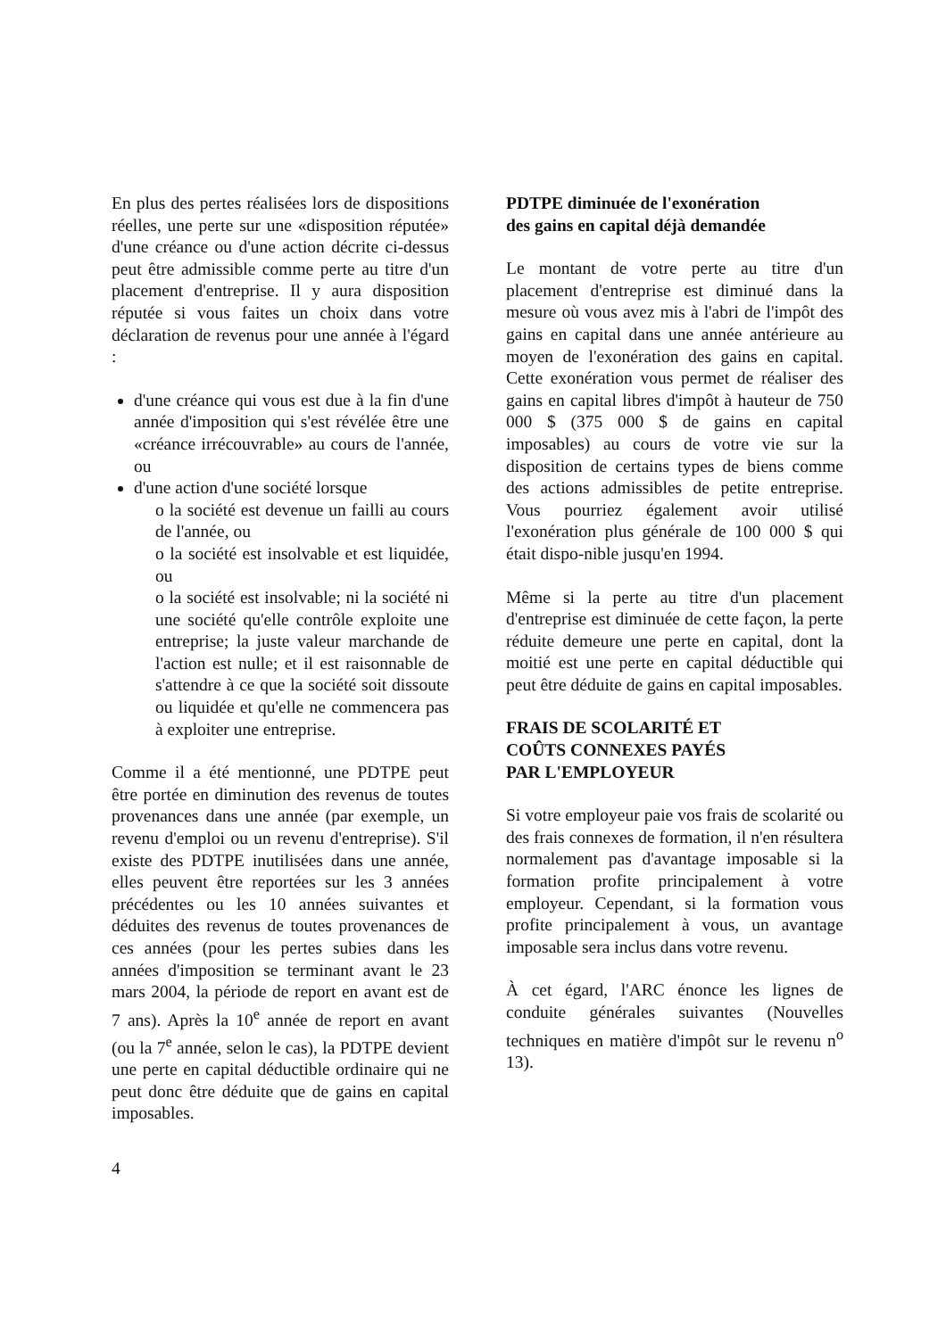En plus des pertes réalisées lors de dispositions réelles, une perte sur une «disposition réputée» d'une créance ou d'une action décrite ci-dessus peut être admissible comme perte au titre d'un placement d'entreprise. Il y aura disposition réputée si vous faites un choix dans votre déclaration de revenus pour une année à l'égard :
d'une créance qui vous est due à la fin d'une année d'imposition qui s'est révélée être une «créance irrécouvrable» au cours de l'année, ou
d'une action d'une société lorsque
o la société est devenue un failli au cours de l'année, ou
o la société est insolvable et est liquidée, ou
o la société est insolvable; ni la société ni une société qu'elle contrôle exploite une entreprise; la juste valeur marchande de l'action est nulle; et il est raisonnable de s'attendre à ce que la société soit dissoute ou liquidée et qu'elle ne commencera pas à exploiter une entreprise.
Comme il a été mentionné, une PDTPE peut être portée en diminution des revenus de toutes provenances dans une année (par exemple, un revenu d'emploi ou un revenu d'entreprise). S'il existe des PDTPE inutilisées dans une année, elles peuvent être reportées sur les 3 années précédentes ou les 10 années suivantes et déduites des revenus de toutes provenances de ces années (pour les pertes subies dans les années d'imposition se terminant avant le 23 mars 2004, la période de report en avant est de 7 ans). Après la 10<sup>e</sup> année de report en avant (ou la 7<sup>e</sup> année, selon le cas), la PDTPE devient une perte en capital déductible ordinaire qui ne peut donc être déduite que de gains en capital imposables.
PDTPE diminuée de l'exonération
des gains en capital déjà demandée
Le montant de votre perte au titre d'un placement d'entreprise est diminué dans la mesure où vous avez mis à l'abri de l'impôt des gains en capital dans une année antérieure au moyen de l'exonération des gains en capital. Cette exonération vous permet de réaliser des gains en capital libres d'impôt à hauteur de 750 000 $ (375 000 $ de gains en capital imposables) au cours de votre vie sur la disposition de certains types de biens comme des actions admissibles de petite entreprise. Vous pourriez également avoir utilisé l'exonération plus générale de 100 000 $ qui était dispo-nible jusqu'en 1994.
Même si la perte au titre d'un placement d'entreprise est diminuée de cette façon, la perte réduite demeure une perte en capital, dont la moitié est une perte en capital déductible qui peut être déduite de gains en capital imposables.
FRAIS DE SCOLARITÉ ET
COÛTS CONNEXES PAYÉS
PAR L'EMPLOYEUR
Si votre employeur paie vos frais de scolarité ou des frais connexes de formation, il n'en résultera normalement pas d'avantage imposable si la formation profite principalement à votre employeur. Cependant, si la formation vous profite principalement à vous, un avantage imposable sera inclus dans votre revenu.
À cet égard, l'ARC énonce les lignes de conduite générales suivantes (Nouvelles techniques en matière d'impôt sur le revenu n<sup>o</sup> 13).
4